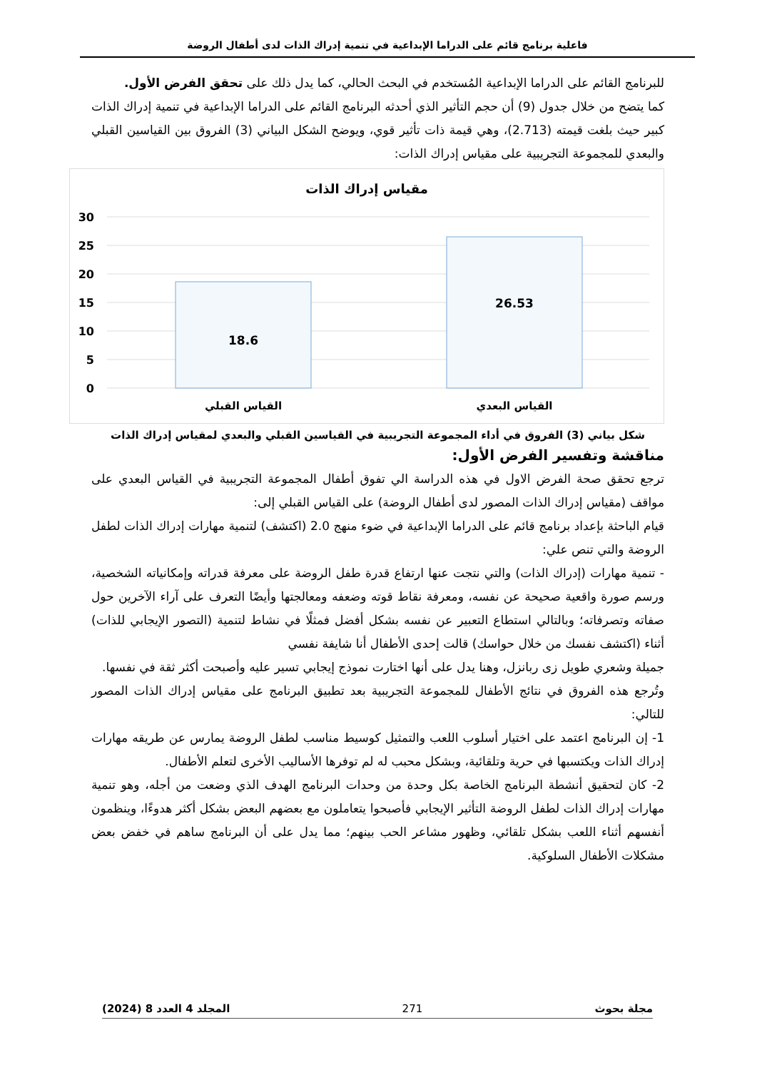فاعلية برنامج قائم على الدراما الإبداعية في تنمية إدراك الذات لدى أطفال الروضة
للبرنامج القائم على الدراما الإبداعية المُستخدم في البحث الحالي، كما يدل ذلك على تحقق الفرض الأول.
كما يتضح من خلال جدول (9) أن حجم التأثير الذي أحدثه البرنامج القائم على الدراما الإبداعية في تنمية إدراك الذات كبير حيث بلغت قيمته (2.713)، وهي قيمة ذات تأثير قوي، ويوضح الشكل البياني (3) الفروق بين القياسين القبلي والبعدي للمجموعة التجريبية على مقياس إدراك الذات:
مقياس إدراك الذات
30
25
20
15
10
5
0
18.6
26.53
القياس القبلي
القياس البعدي
شكل بياني (3) الفروق في أداء المجموعة التجريبية في القياسين القبلي والبعدي لمقياس إدراك الذات
مناقشة وتفسير الفرض الأول:
ترجع تحقق صحة الفرض الاول في هذه الدراسة الي تفوق أطفال المجموعة التجريبية في القياس البعدي على مواقف (مقياس إدراك الذات المصور لدى أطفال الروضة) على القياس القبلي إلى:
قيام الباحثة بإعداد برنامج قائم على الدراما الإبداعية في ضوء منهج 2.0 (اكتشف) لتنمية مهارات إدراك الذات لطفل الروضة والتي تنص علي:
- تنمية مهارات (إدراك الذات) والتي نتجت عنها ارتفاع قدرة طفل الروضة على معرفة قدراته وإمكانياته الشخصية، ورسم صورة واقعية صحيحة عن نفسه، ومعرفة نقاط قوته وضعفه ومعالجتها وأيضًا التعرف على آراء الآخرين حول صفاته وتصرفاته؛ وبالتالي استطاع التعبير عن نفسه بشكل أفضل فمثلًا في نشاط لتنمية (التصور الإيجابي للذات) أثناء (اكتشف نفسك من خلال حواسك) قالت إحدى الأطفال أنا شايفة نفسي
جميلة وشعري طويل زى ربانزل، وهنا يدل على أنها اختارت نموذج إيجابي تسير عليه وأصبحت أكثر ثقة في نفسها.
وتُرجع هذه الفروق في نتائج الأطفال للمجموعة التجريبية بعد تطبيق البرنامج على مقياس إدراك الذات المصور للتالي:
1- إن البرنامج اعتمد على اختيار أسلوب اللعب والتمثيل كوسيط مناسب لطفل الروضة يمارس عن طريقه مهارات إدراك الذات ويكتسبها في حرية وتلقائية، وبشكل محبب له لم توفرها الأساليب الأخرى لتعلم الأطفال.
2- كان لتحقيق أنشطة البرنامج الخاصة بكل وحدة من وحدات البرنامج الهدف الذي وضعت من أجله، وهو تنمية مهارات إدراك الذات لطفل الروضة التأثير الإيجابي فأصبحوا يتعاملون مع بعضهم البعض بشكل أكثر هدوءًا، وينظمون أنفسهم أثناء اللعب بشكل تلقائي، وظهور مشاعر الحب بينهم؛ مما يدل على أن البرنامج ساهم في خفض بعض مشكلات الأطفال السلوكية.
مجلة بحوث 271 المجلد 4 العدد 8 (2024)